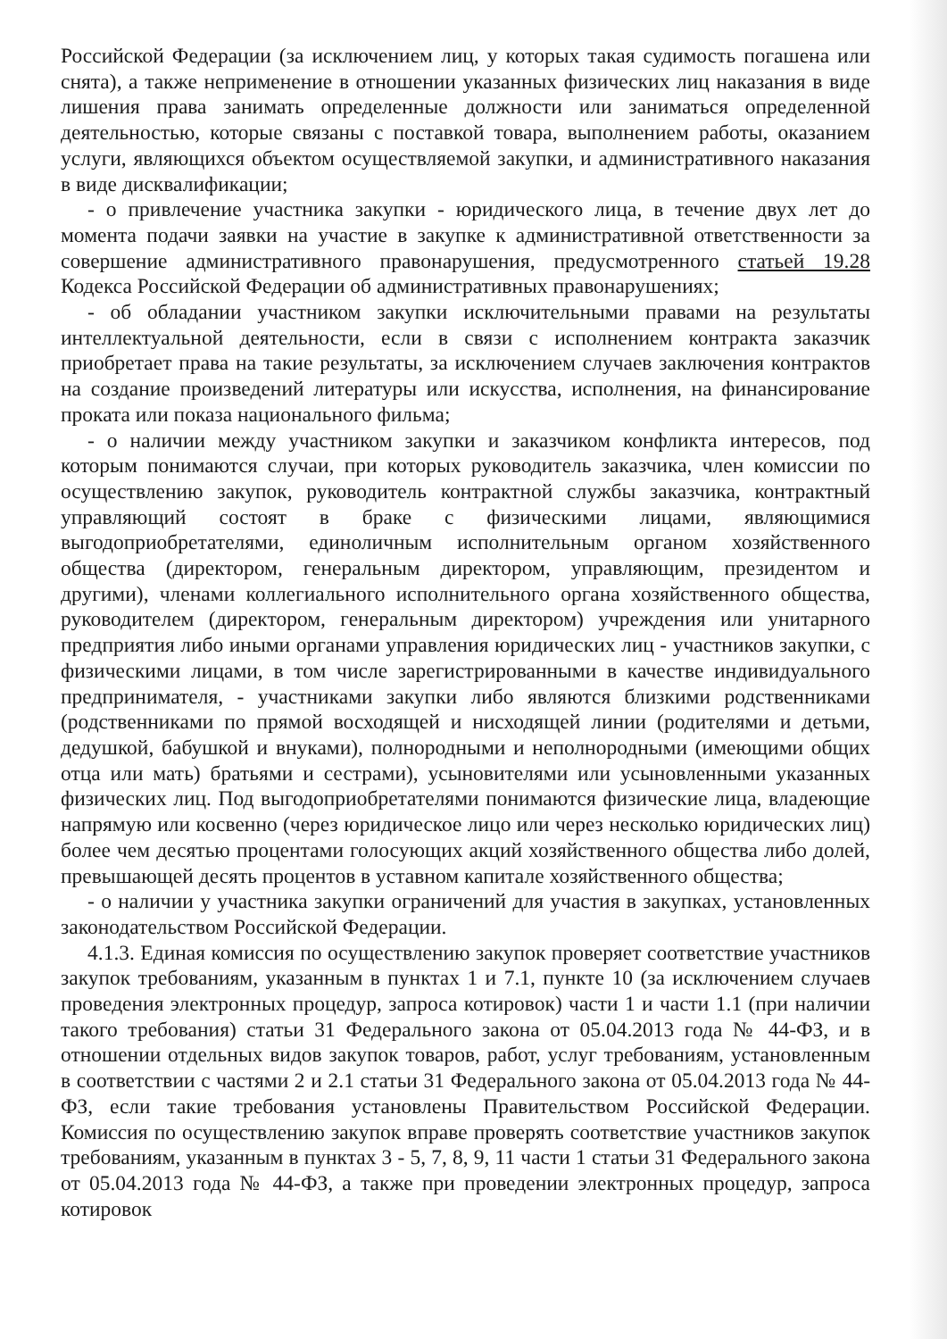Российской Федерации (за исключением лиц, у которых такая судимость погашена или снята), а также неприменение в отношении указанных физических лиц наказания в виде лишения права занимать определенные должности или заниматься определенной деятельностью, которые связаны с поставкой товара, выполнением работы, оказанием услуги, являющихся объектом осуществляемой закупки, и административного наказания в виде дисквалификации;
- о привлечение участника закупки - юридического лица, в течение двух лет до момента подачи заявки на участие в закупке к административной ответственности за совершение административного правонарушения, предусмотренного статьей 19.28 Кодекса Российской Федерации об административных правонарушениях;
- об обладании участником закупки исключительными правами на результаты интеллектуальной деятельности, если в связи с исполнением контракта заказчик приобретает права на такие результаты, за исключением случаев заключения контрактов на создание произведений литературы или искусства, исполнения, на финансирование проката или показа национального фильма;
- о наличии между участником закупки и заказчиком конфликта интересов, под которым понимаются случаи, при которых руководитель заказчика, член комиссии по осуществлению закупок, руководитель контрактной службы заказчика, контрактный управляющий состоят в браке с физическими лицами, являющимися выгодоприобретателями, единоличным исполнительным органом хозяйственного общества (директором, генеральным директором, управляющим, президентом и другими), членами коллегиального исполнительного органа хозяйственного общества, руководителем (директором, генеральным директором) учреждения или унитарного предприятия либо иными органами управления юридических лиц - участников закупки, с физическими лицами, в том числе зарегистрированными в качестве индивидуального предпринимателя, - участниками закупки либо являются близкими родственниками (родственниками по прямой восходящей и нисходящей линии (родителями и детьми, дедушкой, бабушкой и внуками), полнородными и неполнородными (имеющими общих отца или мать) братьями и сестрами), усыновителями или усыновленными указанных физических лиц. Под выгодоприобретателями понимаются физические лица, владеющие напрямую или косвенно (через юридическое лицо или через несколько юридических лиц) более чем десятью процентами голосующих акций хозяйственного общества либо долей, превышающей десять процентов в уставном капитале хозяйственного общества;
- о наличии у участника закупки ограничений для участия в закупках, установленных законодательством Российской Федерации.
4.1.3. Единая комиссия по осуществлению закупок проверяет соответствие участников закупок требованиям, указанным в пунктах 1 и 7.1, пункте 10 (за исключением случаев проведения электронных процедур, запроса котировок) части 1 и части 1.1 (при наличии такого требования) статьи 31 Федерального закона от 05.04.2013 года № 44-ФЗ, и в отношении отдельных видов закупок товаров, работ, услуг требованиям, установленным в соответствии с частями 2 и 2.1 статьи 31 Федерального закона от 05.04.2013 года № 44-ФЗ, если такие требования установлены Правительством Российской Федерации. Комиссия по осуществлению закупок вправе проверять соответствие участников закупок требованиям, указанным в пунктах 3 - 5, 7, 8, 9, 11 части 1 статьи 31 Федерального закона от 05.04.2013 года № 44-ФЗ, а также при проведении электронных процедур, запроса котировок